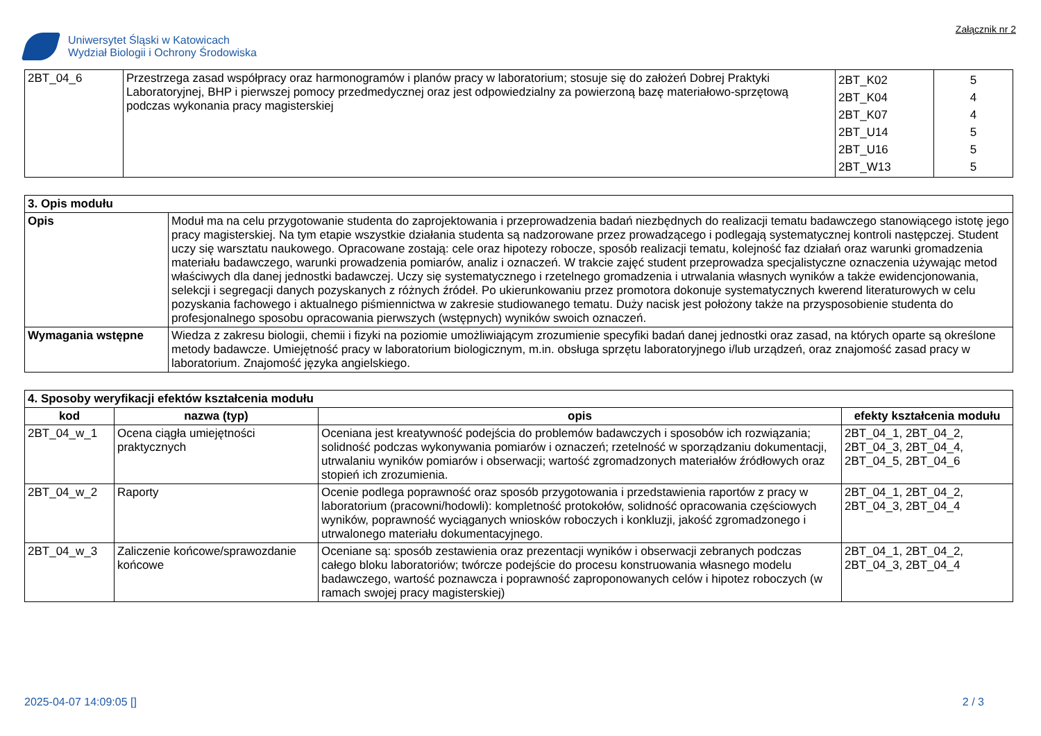Uniwersytet Śląski w Katowicach
Wydział Biologii i Ochrony Środowiska
Załącznik nr 2
| 2BT_04_6 | Przestrzega zasad współpracy oraz harmonogramów i planów pracy w laboratorium; stosuje się do założeń Dobrej Praktyki Laboratoryjnej, BHP i pierwszej pomocy przedmedycznej oraz jest odpowiedzialny za powierzoną bazę materiałowo-sprzętową podczas wykonania pracy magisterskiej | 2BT_K02 2BT_K04 2BT_K07 2BT_U14 2BT_U16 2BT_W13 | 5 4 4 5 5 5 |
| 3. Opis modułu | |
| --- | --- |
| Opis | Moduł ma na celu przygotowanie studenta do zaprojektowania i przeprowadzenia badań niezbędnych do realizacji tematu badawczego stanowiącego istotę jego pracy magisterskiej. Na tym etapie wszystkie działania studenta są nadzorowane przez prowadzącego i podlegają systematycznej kontroli następczej. Student uczy się warsztatu naukowego. Opracowane zostają: cele oraz hipotezy robocze, sposób realizacji tematu, kolejność faz działań oraz warunki gromadzenia materiału badawczego, warunki prowadzenia pomiarów, analiz i oznaczeń. W trakcie zajęć student przeprowadza specjalistyczne oznaczenia używając metod właściwych dla danej jednostki badawczej. Uczy się systematycznego i rzetelnego gromadzenia i utrwalania własnych wyników a także ewidencjonowania, selekcji i segregacji danych pozyskanych z różnych źródeł. Po ukierunkowaniu przez promotora dokonuje systematycznych kwerend literaturowych w celu pozyskania fachowego i aktualnego piśmiennictwa w zakresie studiowanego tematu. Duży nacisk jest położony także na przysposobienie studenta do profesjonalnego sposobu opracowania pierwszych (wstępnych) wyników swoich oznaczeń. |
| Wymagania wstępne | Wiedza z zakresu biologii, chemii i fizyki na poziomie umożliwiającym zrozumienie specyfiki badań danej jednostki oraz zasad, na których oparte są określone metody badawcze. Umiejętność pracy w laboratorium biologicznym, m.in. obsługa sprzętu laboratoryjnego i/lub urządzeń, oraz znajomość zasad pracy w laboratorium. Znajomość języka angielskiego. |
| 4. Sposoby weryfikacji efektów kształcenia modułu | | | |
| --- | --- | --- | --- |
| kod | nazwa (typ) | opis | efekty kształcenia modułu |
| 2BT_04_w_1 | Ocena ciągła umiejętności praktycznych | Oceniana jest kreatywność podejścia do problemów badawczych i sposobów ich rozwiązania; solidność podczas wykonywania pomiarów i oznaczeń; rzetelność w sporządzaniu dokumentacji, utrwalaniu wyników pomiarów i obserwacji; wartość zgromadzonych materiałów źródłowych oraz stopień ich zrozumienia. | 2BT_04_1, 2BT_04_2, 2BT_04_3, 2BT_04_4, 2BT_04_5, 2BT_04_6 |
| 2BT_04_w_2 | Raporty | Ocenie podlega poprawność oraz sposób przygotowania i przedstawienia raportów z pracy w laboratorium (pracowni/hodowli): kompletność protokołów, solidność opracowania częściowych wyników, poprawność wyciąganych wniosków roboczych i konkluzji, jakość zgromadzonego i utrwalonego materiału dokumentacyjnego. | 2BT_04_1, 2BT_04_2, 2BT_04_3, 2BT_04_4 |
| 2BT_04_w_3 | Zaliczenie końcowe/sprawozdanie końcowe | Oceniane są: sposób zestawienia oraz prezentacji wyników i obserwacji zebranych podczas całego bloku laboratoriów; twórcze podejście do procesu konstruowania własnego modelu badawczego, wartość poznawcza i poprawność zaproponowanych celów i hipotez roboczych (w ramach swojej pracy magisterskiej) | 2BT_04_1, 2BT_04_2, 2BT_04_3, 2BT_04_4 |
2025-04-07 14:09:05 [] 2 / 3